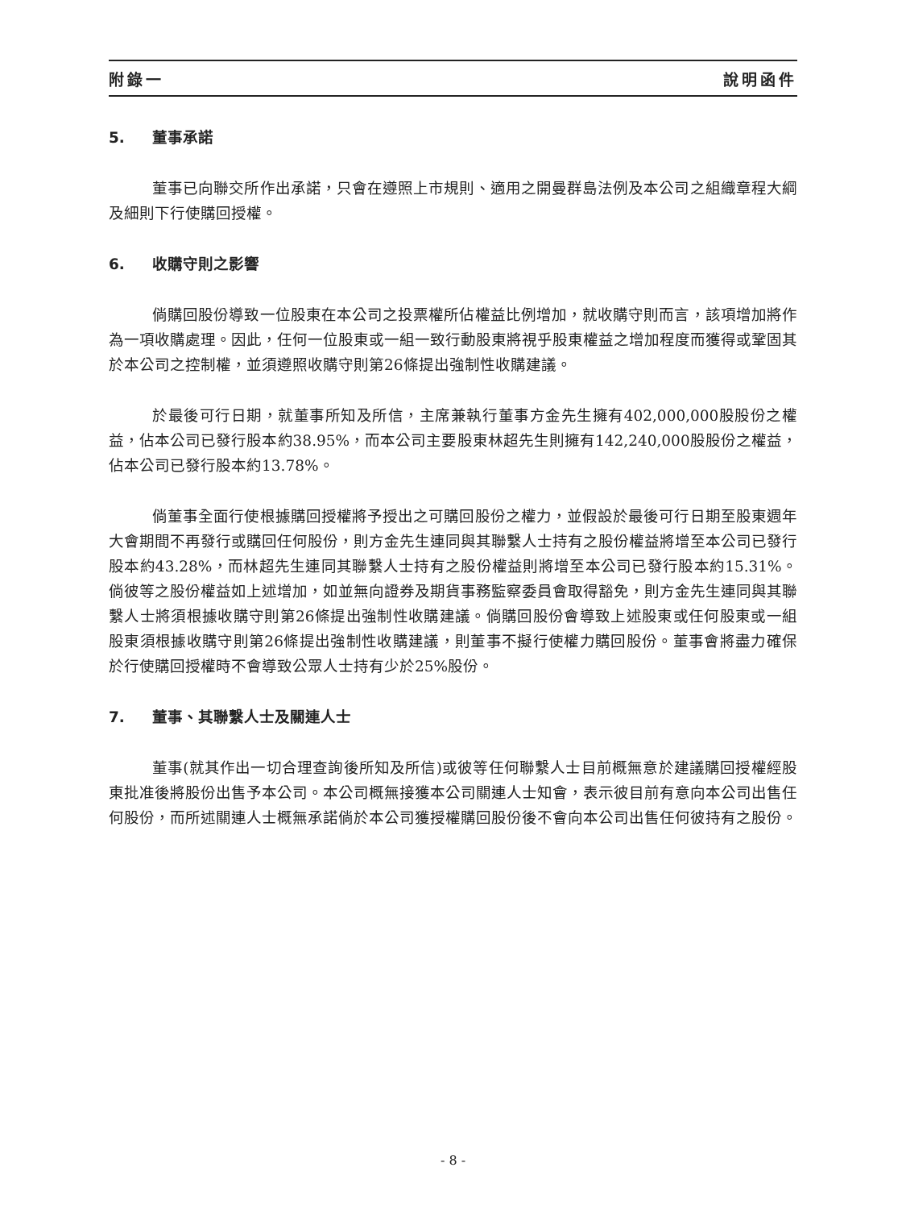附錄一 說明函件
5. 董事承諾
董事已向聯交所作出承諾，只會在遵照上市規則、適用之開曼群島法例及本公司之組織章程大綱及細則下行使購回授權。
6. 收購守則之影響
倘購回股份導致一位股東在本公司之投票權所佔權益比例增加，就收購守則而言，該項增加將作為一項收購處理。因此，任何一位股東或一組一致行動股東將視乎股東權益之增加程度而獲得或鞏固其於本公司之控制權，並須遵照收購守則第26條提出強制性收購建議。
於最後可行日期，就董事所知及所信，主席兼執行董事方金先生擁有402,000,000股股份之權益，佔本公司已發行股本約38.95%，而本公司主要股東林超先生則擁有142,240,000股股份之權益，佔本公司已發行股本約13.78%。
倘董事全面行使根據購回授權將予授出之可購回股份之權力，並假設於最後可行日期至股東週年大會期間不再發行或購回任何股份，則方金先生連同與其聯繫人士持有之股份權益將增至本公司已發行股本約43.28%，而林超先生連同其聯繫人士持有之股份權益則將增至本公司已發行股本約15.31%。倘彼等之股份權益如上述增加，如並無向證券及期貨事務監察委員會取得豁免，則方金先生連同與其聯繫人士將須根據收購守則第26條提出強制性收購建議。倘購回股份會導致上述股東或任何股東或一組股東須根據收購守則第26條提出強制性收購建議，則董事不擬行使權力購回股份。董事會將盡力確保於行使購回授權時不會導致公眾人士持有少於25%股份。
7. 董事、其聯繫人士及關連人士
董事(就其作出一切合理查詢後所知及所信)或彼等任何聯繫人士目前概無意於建議購回授權經股東批准後將股份出售予本公司。本公司概無接獲本公司關連人士知會，表示彼目前有意向本公司出售任何股份，而所述關連人士概無承諾倘於本公司獲授權購回股份後不會向本公司出售任何彼持有之股份。
- 8 -